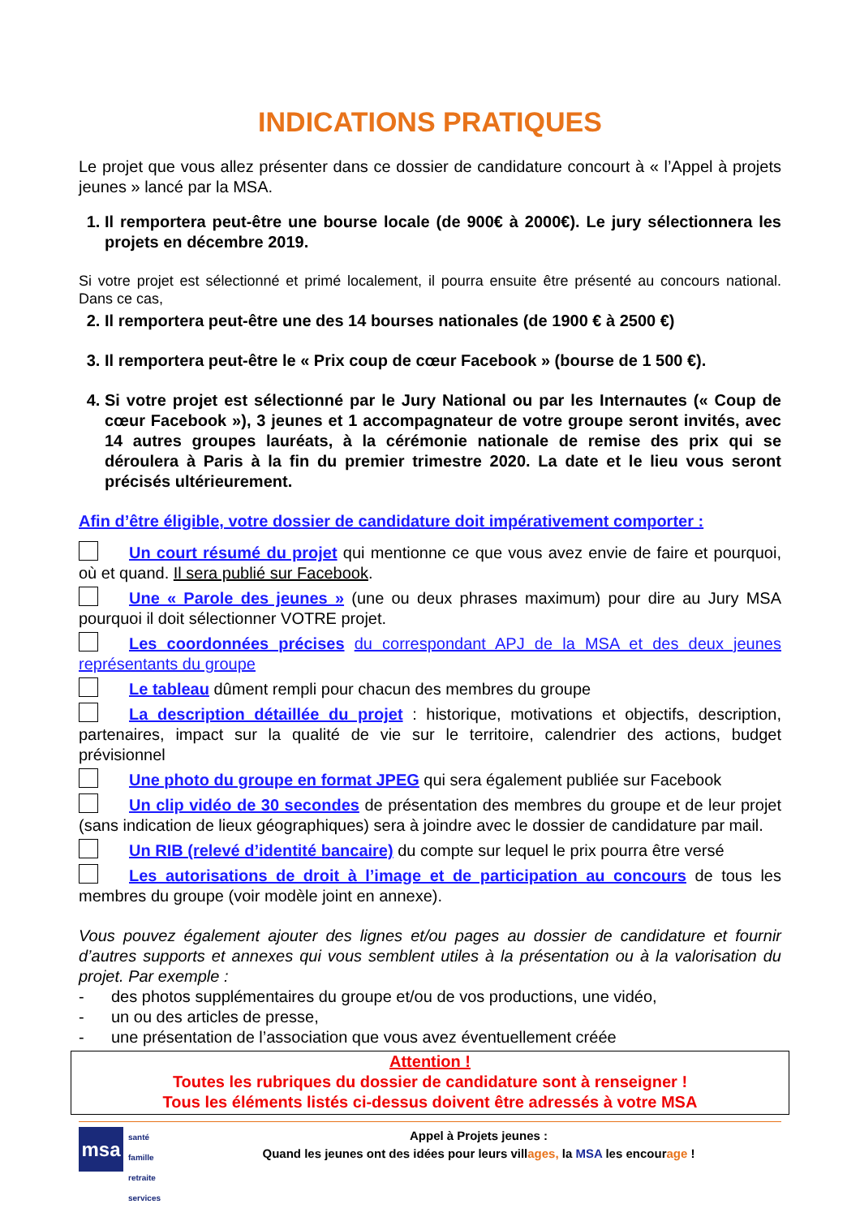INDICATIONS PRATIQUES
Le projet que vous allez présenter dans ce dossier de candidature concourt à « l’Appel à projets jeunes » lancé par la MSA.
1. Il remportera peut-être une bourse locale (de 900€ à 2000€). Le jury sélectionnera les projets en décembre 2019.
Si votre projet est sélectionné et primé localement, il pourra ensuite être présenté au concours national. Dans ce cas,
2. Il remportera peut-être une des 14 bourses nationales (de 1900 € à 2500 €)
3. Il remportera peut-être le « Prix coup de cœur Facebook » (bourse de 1 500 €).
4. Si votre projet est sélectionné par le Jury National ou par les Internautes (« Coup de cœur Facebook »), 3 jeunes et 1 accompagnateur de votre groupe seront invités, avec 14 autres groupes lauréats, à la cérémonie nationale de remise des prix qui se déroulera à Paris à la fin du premier trimestre 2020. La date et le lieu vous seront précisés ultérieurement.
Afin d’être éligible, votre dossier de candidature doit impérativement comporter :
Un court résumé du projet qui mentionne ce que vous avez envie de faire et pourquoi, où et quand. Il sera publié sur Facebook.
Une « Parole des jeunes » (une ou deux phrases maximum) pour dire au Jury MSA pourquoi il doit sélectionner VOTRE projet.
Les coordonnées précises du correspondant APJ de la MSA et des deux jeunes représentants du groupe
Le tableau dûment rempli pour chacun des membres du groupe
La description détaillée du projet : historique, motivations et objectifs, description, partenaires, impact sur la qualité de vie sur le territoire, calendrier des actions, budget prévisionnel
Une photo du groupe en format JPEG qui sera également publiée sur Facebook
Un clip vidéo de 30 secondes de présentation des membres du groupe et de leur projet (sans indication de lieux géographiques) sera à joindre avec le dossier de candidature par mail.
Un RIB (relevé d’identité bancaire) du compte sur lequel le prix pourra être versé
Les autorisations de droit à l’image et de participation au concours de tous les membres du groupe (voir modèle joint en annexe).
Vous pouvez également ajouter des lignes et/ou pages au dossier de candidature et fournir d’autres supports et annexes qui vous semblent utiles à la présentation ou à la valorisation du projet. Par exemple :
- des photos supplémentaires du groupe et/ou de vos productions, une vidéo,
- un ou des articles de presse,
- une présentation de l’association que vous avez éventuellement créée
Attention !
Toutes les rubriques du dossier de candidature sont à renseigner !
Tous les éléments listés ci-dessus doivent être adressés à votre MSA
msa
santé
famille
retraite
services
Appel à Projets jeunes :
Quand les jeunes ont des idées pour leurs villages, la MSA les encourage !